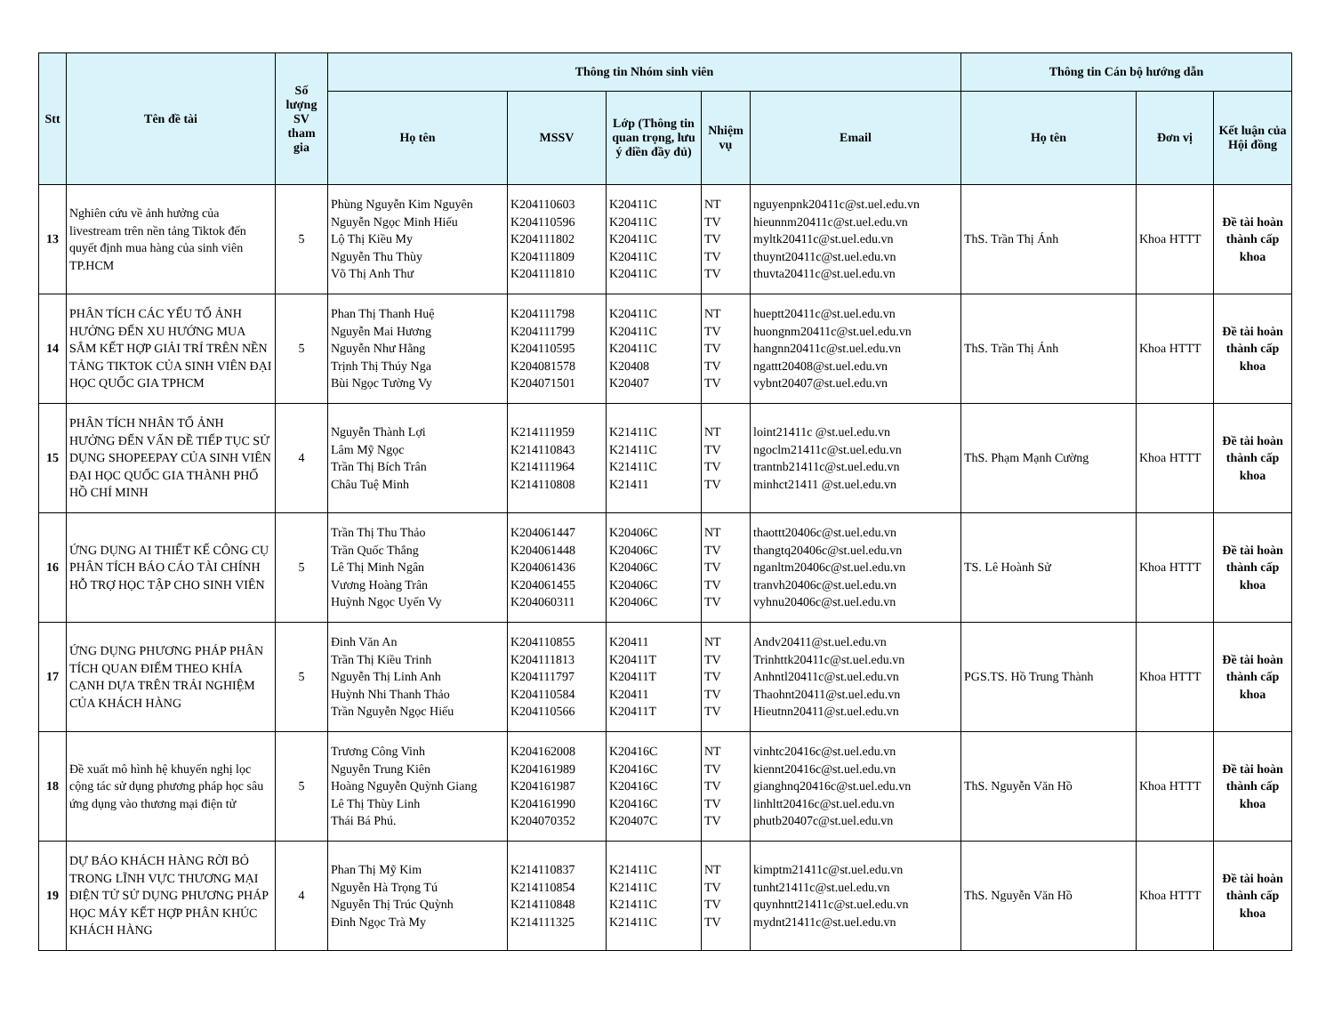| Stt | Tên đề tài | Số lượng SV tham gia | Thông tin Nhóm sinh viên | | | | | Thông tin Cán bộ hướng dẫn | | |
| --- | --- | --- | --- | --- | --- | --- | --- | --- | --- | --- |
| | | | Họ tên | MSSV | Lớp (Thông tin quan trọng, lưu ý điền đầy đủ) | Nhiệm vụ | Email | Họ tên | Đơn vị | Kết luận của Hội đồng |
| 13 | Nghiên cứu về ảnh hưởng của livestream trên nền tảng Tiktok đến quyết định mua hàng của sinh viên TP.HCM | 5 | Phùng Nguyễn Kim Nguyên Nguyễn Ngọc Minh Hiếu Lộ Thị Kiều My Nguyễn Thu Thùy Võ Thị Anh Thư | K204110603 K204110596 K204111802 K204111809 K204111810 | K20411C K20411C K20411C K20411C K20411C | NT TV TV TV TV | nguyenpnk20411c@st.uel.edu.vn hieunnm20411c@st.uel.edu.vn myltk20411c@st.uel.edu.vn thuynt20411c@st.uel.edu.vn thuvta20411c@st.uel.edu.vn | ThS. Trần Thị Ánh | Khoa HTTT | Đề tài hoàn thành cấp khoa |
| 14 | PHÂN TÍCH CÁC YẾU TỐ ẢNH HƯỞNG ĐẾN XU HƯỚNG MUA SẮM KẾT HỢP GIẢI TRÍ TRÊN NỀN TẢNG TIKTOK CỦA SINH VIÊN ĐẠI HỌC QUỐC GIA TPHCM | 5 | Phan Thị Thanh Huệ Nguyễn Mai Hương Nguyễn Như Hằng Trịnh Thị Thúy Nga Bùi Ngọc Tường Vy | K204111798 K204111799 K204110595 K204081578 K204071501 | K20411C K20411C K20411C K20408 K20407 | NT TV TV TV TV | hueptt20411c@st.uel.edu.vn huongnm20411c@st.uel.edu.vn hangnn20411c@st.uel.edu.vn ngattt20408@st.uel.edu.vn vybnt20407@st.uel.edu.vn | ThS. Trần Thị Ánh | Khoa HTTT | Đề tài hoàn thành cấp khoa |
| 15 | PHÂN TÍCH NHÂN TỐ ẢNH HƯỞNG ĐẾN VẤN ĐỀ TIẾP TỤC SỬ DỤNG SHOPEEPAY CỦA SINH VIÊN ĐẠI HỌC QUỐC GIA THÀNH PHỐ HỒ CHÍ MINH | 4 | Nguyễn Thành Lợi Lâm Mỹ Ngọc Trần Thị Bích Trân Châu Tuệ Minh | K214111959 K214110843 K214111964 K214110808 | K21411C K21411C K21411C K21411 | NT TV TV TV | loint21411c @st.uel.edu.vn ngoclm21411c@st.uel.edu.vn trantnb21411c@st.uel.edu.vn minhct21411 @st.uel.edu.vn | ThS. Phạm Mạnh Cường | Khoa HTTT | Đề tài hoàn thành cấp khoa |
| 16 | ỨNG DỤNG AI THIẾT KẾ CÔNG CỤ PHÂN TÍCH BÁO CÁO TÀI CHÍNH HỖ TRỢ HỌC TẬP CHO SINH VIÊN | 5 | Trần Thị Thu Thảo Trần Quốc Thắng Lê Thị Minh Ngân Vương Hoàng Trân Huỳnh Ngọc Uyển Vy | K204061447 K204061448 K204061436 K204061455 K204060311 | K20406C K20406C K20406C K20406C K20406C | NT TV TV TV TV | thaottt20406c@st.uel.edu.vn thangtq20406c@st.uel.edu.vn nganltm20406c@st.uel.edu.vn tranvh20406c@st.uel.edu.vn vyhnu20406c@st.uel.edu.vn | TS. Lê Hoành Sử | Khoa HTTT | Đề tài hoàn thành cấp khoa |
| 17 | ỨNG DỤNG PHƯƠNG PHÁP PHÂN TÍCH QUAN ĐIỂM THEO KHÍA CẠNH DỰA TRÊN TRẢI NGHIỆM CỦA KHÁCH HÀNG | 5 | Đinh Văn An Trần Thị Kiều Trinh Nguyễn Thị Linh Anh Huỳnh Nhi Thanh Thảo Trần Nguyễn Ngọc Hiếu | K204110855 K204111813 K204111797 K204110584 K204110566 | K20411 K20411T K20411T K20411 K20411T | NT TV TV TV TV | Andv20411@st.uel.edu.vn Trinhttk20411c@st.uel.edu.vn Anhntl20411c@st.uel.edu.vn Thaohnt20411@st.uel.edu.vn Hieutnn20411@st.uel.edu.vn | PGS.TS. Hồ Trung Thành | Khoa HTTT | Đề tài hoàn thành cấp khoa |
| 18 | Đề xuất mô hình hệ khuyến nghị lọc cộng tác sử dụng phương pháp học sâu ứng dụng vào thương mại điện tử | 5 | Trương Công Vinh Nguyễn Trung Kiên Hoàng Nguyễn Quỳnh Giang Lê Thị Thùy Linh Thái Bá Phú. | K204162008 K204161989 K204161987 K204161990 K204070352 | K20416C K20416C K20416C K20416C K20407C | NT TV TV TV TV | vinhtc20416c@st.uel.edu.vn kiennt20416c@st.uel.edu.vn gianghnq20416c@st.uel.edu.vn linhltt20416c@st.uel.edu.vn phutb20407c@st.uel.edu.vn | ThS. Nguyễn Văn Hồ | Khoa HTTT | Đề tài hoàn thành cấp khoa |
| 19 | DỰ BÁO KHÁCH HÀNG RỜI BỎ TRONG LĨNH VỰC THƯƠNG MẠI ĐIỆN TỬ SỬ DỤNG PHƯƠNG PHÁP HỌC MÁY KẾT HỢP PHÂN KHÚC KHÁCH HÀNG | 4 | Phan Thị Mỹ Kim Nguyễn Hà Trọng Tú Nguyễn Thị Trúc Quỳnh Đinh Ngọc Trà My | K214110837 K214110854 K214110848 K214111325 | K21411C K21411C K21411C K21411C | NT TV TV TV | kimptm21411c@st.uel.edu.vn tunht21411c@st.uel.edu.vn quynhntt21411c@st.uel.edu.vn mydnt21411c@st.uel.edu.vn | ThS. Nguyễn Văn Hồ | Khoa HTTT | Đề tài hoàn thành cấp khoa |